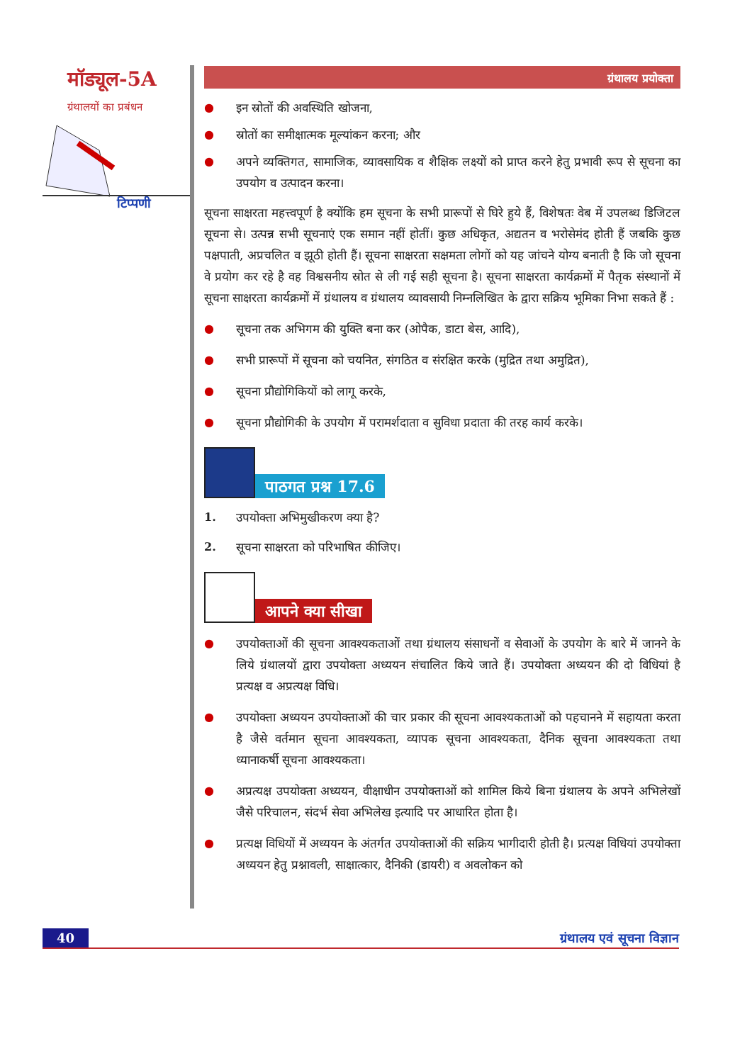मॉड्यूल-5A
ग्रंथालयों का प्रबंधन
टिप्पणी
ग्रंथालय प्रयोक्ता
● इन स्रोतों की अवस्थिति खोजना,
● स्रोतों का समीक्षात्मक मूल्यांकन करना; और
● अपने व्यक्तिगत, सामाजिक, व्यावसायिक व शैक्षिक लक्ष्यों को प्राप्त करने हेतु प्रभावी रूप से सूचना का उपयोग व उत्पादन करना।
सूचना साक्षरता महत्त्वपूर्ण है क्योंकि हम सूचना के सभी प्रारूपों से घिरे हुये हैं, विशेषतः वेब में उपलब्ध डिजिटल सूचना से। उत्पन्न सभी सूचनाएं एक समान नहीं होतीं। कुछ अधिकृत, अद्यतन व भरोसेमंद होती हैं जबकि कुछ पक्षपाती, अप्रचलित व झूठी होती हैं। सूचना साक्षरता सक्षमता लोगों को यह जांचने योग्य बनाती है कि जो सूचना वे प्रयोग कर रहे है वह विश्वसनीय स्रोत से ली गई सही सूचना है। सूचना साक्षरता कार्यक्रमों में पैतृक संस्थानों में सूचना साक्षरता कार्यक्रमों में ग्रंथालय व ग्रंथालय व्यावसायी निम्नलिखित के द्वारा सक्रिय भूमिका निभा सकते हैं :
● सूचना तक अभिगम की युक्ति बना कर (ओपैक, डाटा बेस, आदि),
● सभी प्रारूपों में सूचना को चयनित, संगठित व संरक्षित करके (मुद्रित तथा अमुद्रित),
● सूचना प्रौद्योगिकियों को लागू करके,
● सूचना प्रौद्योगिकी के उपयोग में परामर्शदाता व सुविधा प्रदाता की तरह कार्य करके।
पाठगत प्रश्न 17.6
1. उपयोक्ता अभिमुखीकरण क्या है?
2. सूचना साक्षरता को परिभाषित कीजिए।
आपने क्या सीखा
● उपयोक्ताओं की सूचना आवश्यकताओं तथा ग्रंथालय संसाधनों व सेवाओं के उपयोग के बारे में जानने के लिये ग्रंथालयों द्वारा उपयोक्ता अध्ययन संचालित किये जाते हैं। उपयोक्ता अध्ययन की दो विधियां है प्रत्यक्ष व अप्रत्यक्ष विधि।
● उपयोक्ता अध्ययन उपयोक्ताओं की चार प्रकार की सूचना आवश्यकताओं को पहचानने में सहायता करता है जैसे वर्तमान सूचना आवश्यकता, व्यापक सूचना आवश्यकता, दैनिक सूचना आवश्यकता तथा ध्यानाकर्षी सूचना आवश्यकता।
● अप्रत्यक्ष उपयोक्ता अध्ययन, वीक्षाधीन उपयोक्ताओं को शामिल किये बिना ग्रंथालय के अपने अभिलेखों जैसे परिचालन, संदर्भ सेवा अभिलेख इत्यादि पर आधारित होता है।
● प्रत्यक्ष विधियों में अध्ययन के अंतर्गत उपयोक्ताओं की सक्रिय भागीदारी होती है। प्रत्यक्ष विधियां उपयोक्ता अध्ययन हेतु प्रश्नावली, साक्षात्कार, दैनिकी (डायरी) व अवलोकन को
40 ग्रंथालय एवं सूचना विज्ञान